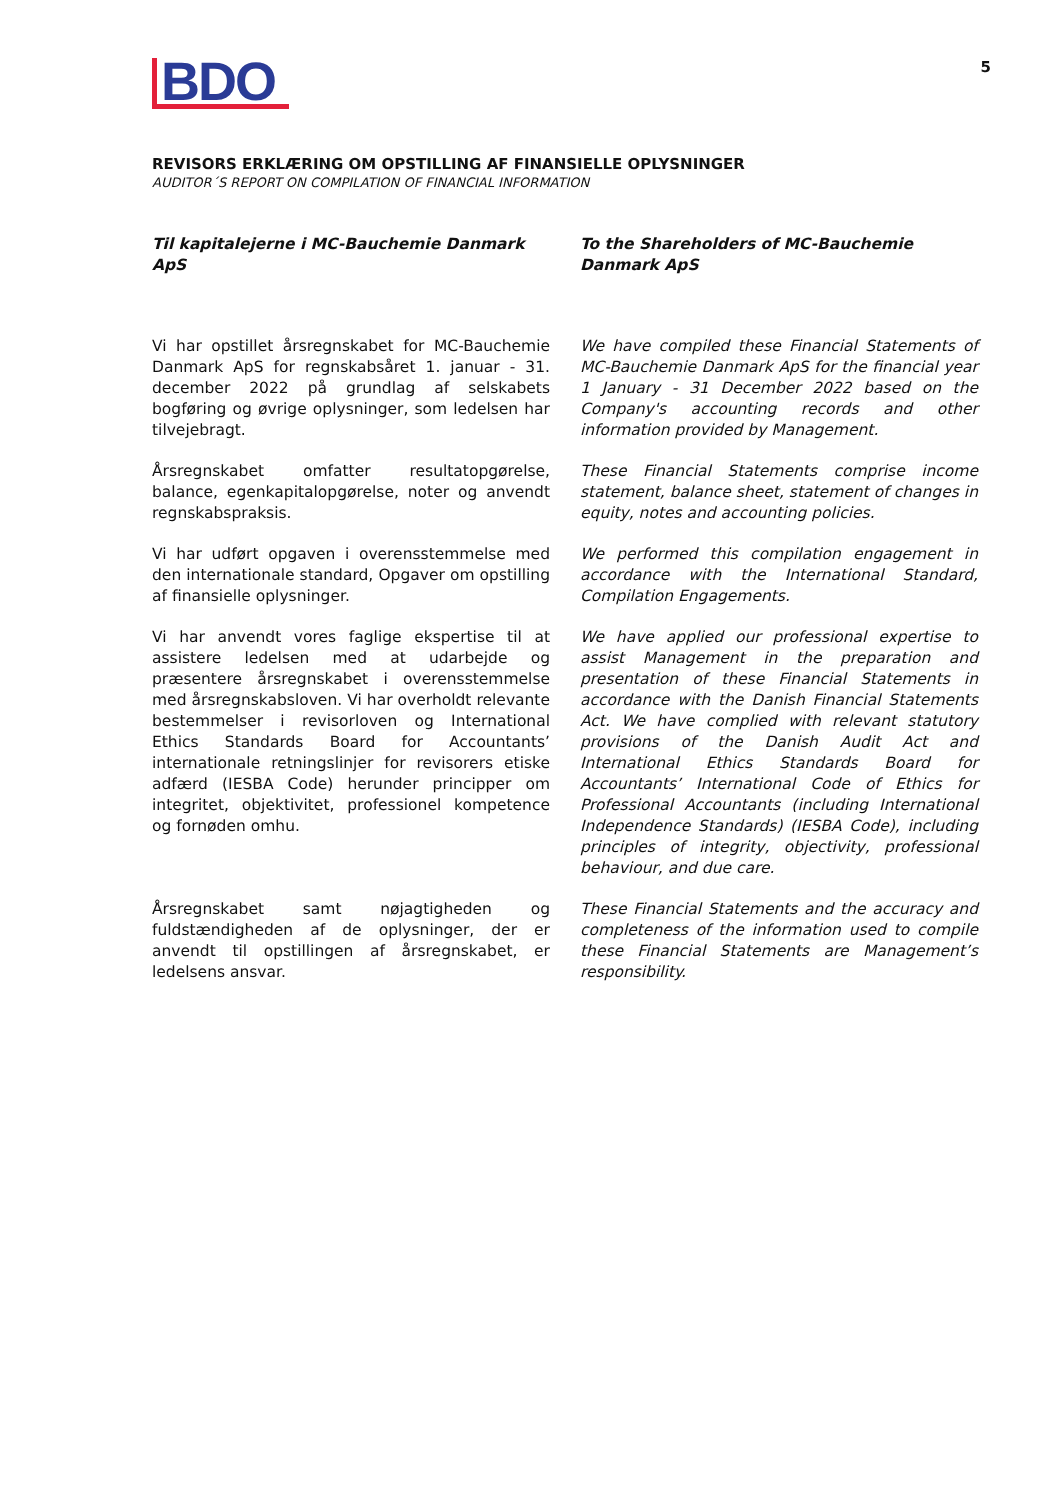BDO
5
REVISORS ERKLÆRING OM OPSTILLING AF FINANSIELLE OPLYSNINGER
AUDITOR´S REPORT ON COMPILATION OF FINANCIAL INFORMATION
Til kapitalejerne i MC-Bauchemie Danmark ApS
Vi har opstillet årsregnskabet for MC-Bauchemie Danmark ApS for regnskabsåret 1. januar - 31. december 2022 på grundlag af selskabets bogføring og øvrige oplysninger, som ledelsen har tilvejebragt.
Årsregnskabet omfatter resultatopgørelse, balance, egenkapitalopgørelse, noter og anvendt regnskabspraksis.
Vi har udført opgaven i overensstemmelse med den internationale standard, Opgaver om opstilling af finansielle oplysninger.
Vi har anvendt vores faglige ekspertise til at assistere ledelsen med at udarbejde og præsentere årsregnskabet i overensstemmelse med årsregnskabsloven. Vi har overholdt relevante bestemmelser i revisorloven og International Ethics Standards Board for Accountants’ internationale retningslinjer for revisorers etiske adfærd (IESBA Code) herunder principper om integritet, objektivitet, professionel kompetence og fornøden omhu.
Årsregnskabet samt nøjagtigheden og fuldstændigheden af de oplysninger, der er anvendt til opstillingen af årsregnskabet, er ledelsens ansvar.
To the Shareholders of MC-Bauchemie Danmark ApS
We have compiled these Financial Statements of MC-Bauchemie Danmark ApS for the financial year 1 January - 31 December 2022 based on the Company's accounting records and other information provided by Management.
These Financial Statements comprise income statement, balance sheet, statement of changes in equity, notes and accounting policies.
We performed this compilation engagement in accordance with the International Standard, Compilation Engagements.
We have applied our professional expertise to assist Management in the preparation and presentation of these Financial Statements in accordance with the Danish Financial Statements Act. We have complied with relevant statutory provisions of the Danish Audit Act and International Ethics Standards Board for Accountants’ International Code of Ethics for Professional Accountants (including International Independence Standards) (IESBA Code), including principles of integrity, objectivity, professional behaviour, and due care.
These Financial Statements and the accuracy and completeness of the information used to compile these Financial Statements are Management’s responsibility.